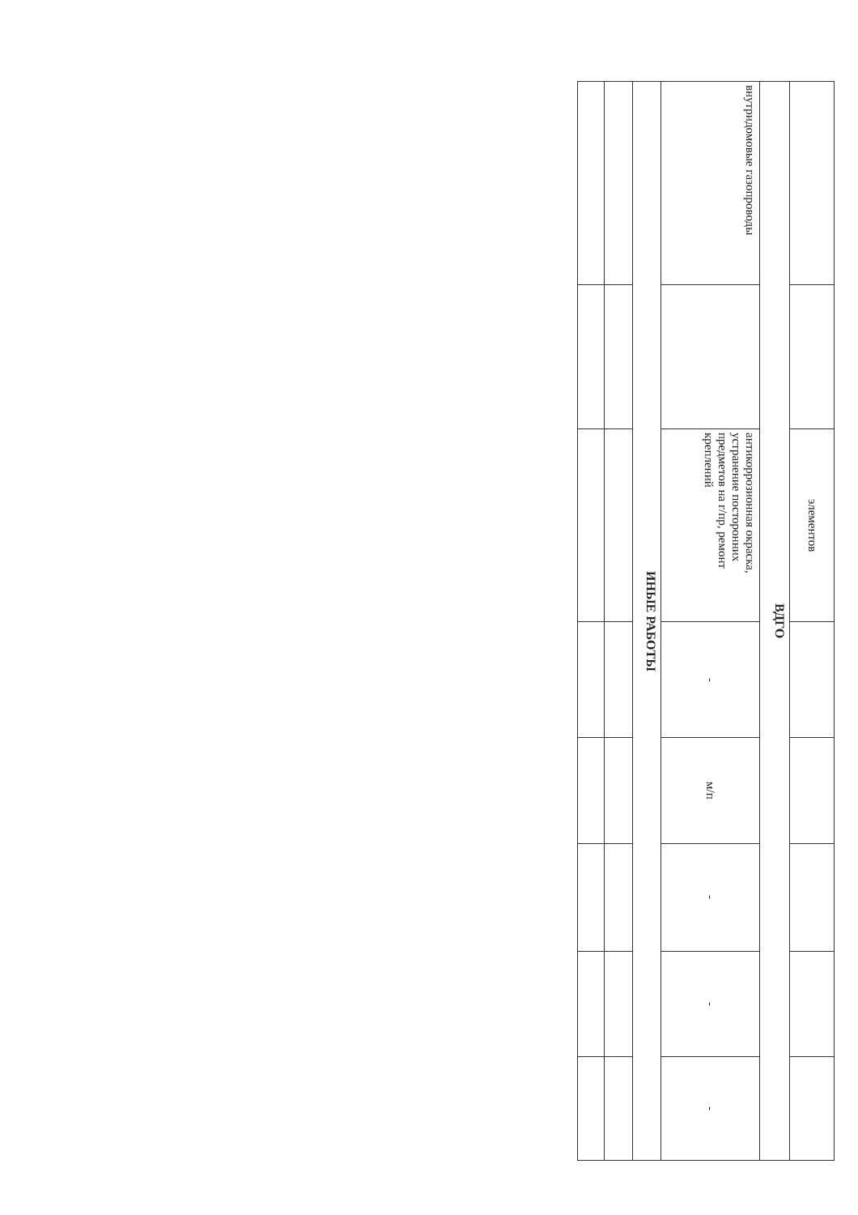| | | элементов | | | | | |
| ВДГО | | | | | | | |
| внутридомовые газопроводы | | антикоррозионная окраска, устранение посторонних предметов на г/пр, ремонт креплений | - | м/п | - | - | - |
| ИНЫЕ РАБОТЫ | | | | | | | |